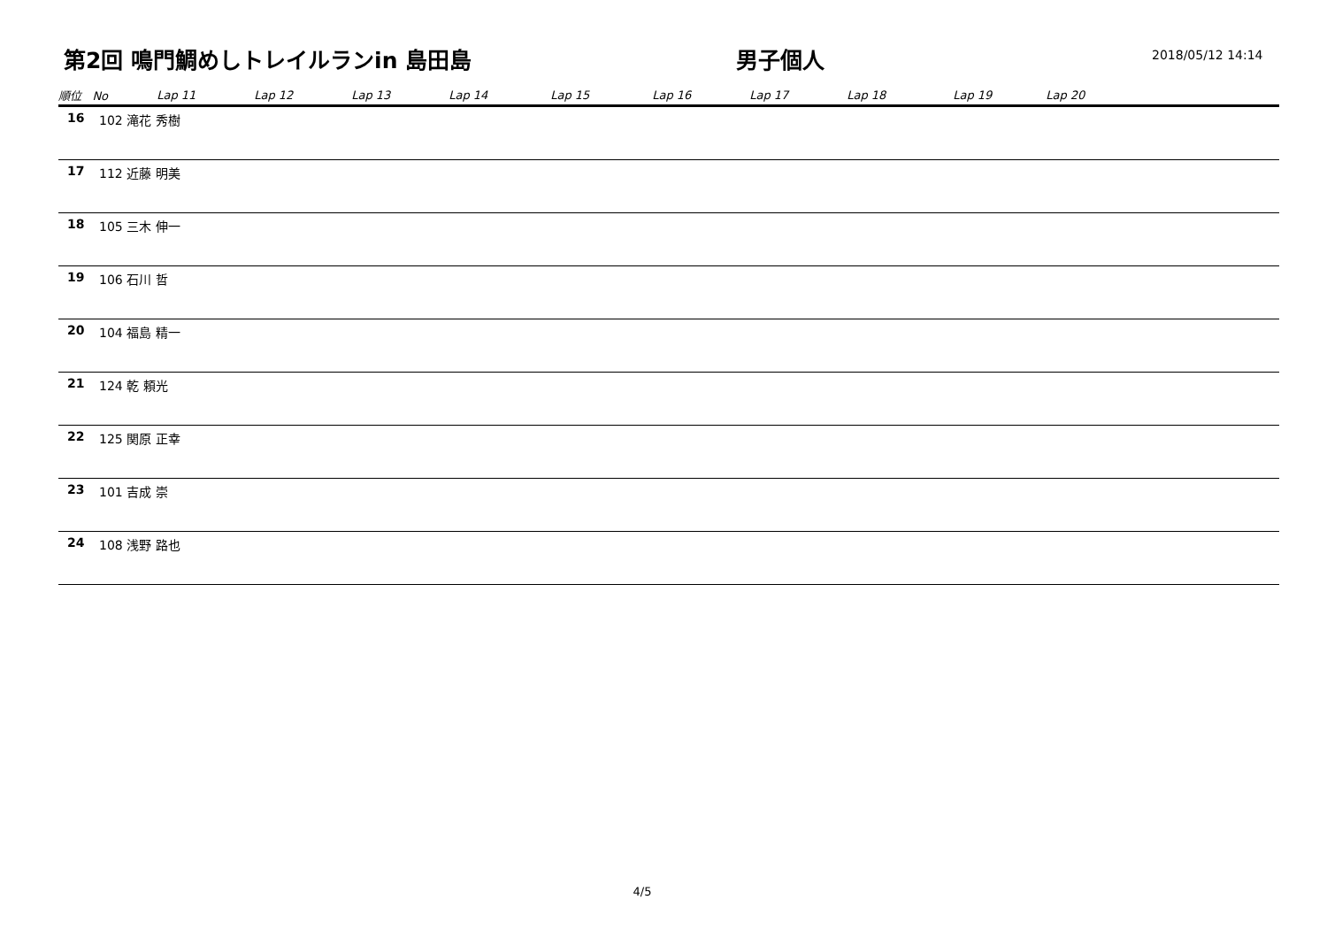第2回 鳴門鯛めしトレイルランin 島田島
男子個人
2018/05/12 14:14
| 順位 No | | Lap 11 | Lap 12 | Lap 13 | Lap 14 | Lap 15 | Lap 16 | Lap 17 | Lap 18 | Lap 19 | Lap 20 |
| --- | --- | --- | --- | --- | --- | --- | --- | --- | --- | --- | --- |
| 16 | 102 滝花 秀樹 | | | | | | | | | | |
| 17 | 112 近藤 明美 | | | | | | | | | | |
| 18 | 105 三木 伸一 | | | | | | | | | | |
| 19 | 106 石川 哲 | | | | | | | | | | |
| 20 | 104 福島 精一 | | | | | | | | | | |
| 21 | 124 乾 頼光 | | | | | | | | | | |
| 22 | 125 関原 正幸 | | | | | | | | | | |
| 23 | 101 吉成 崇 | | | | | | | | | | |
| 24 | 108 浅野 路也 | | | | | | | | | | |
4/5